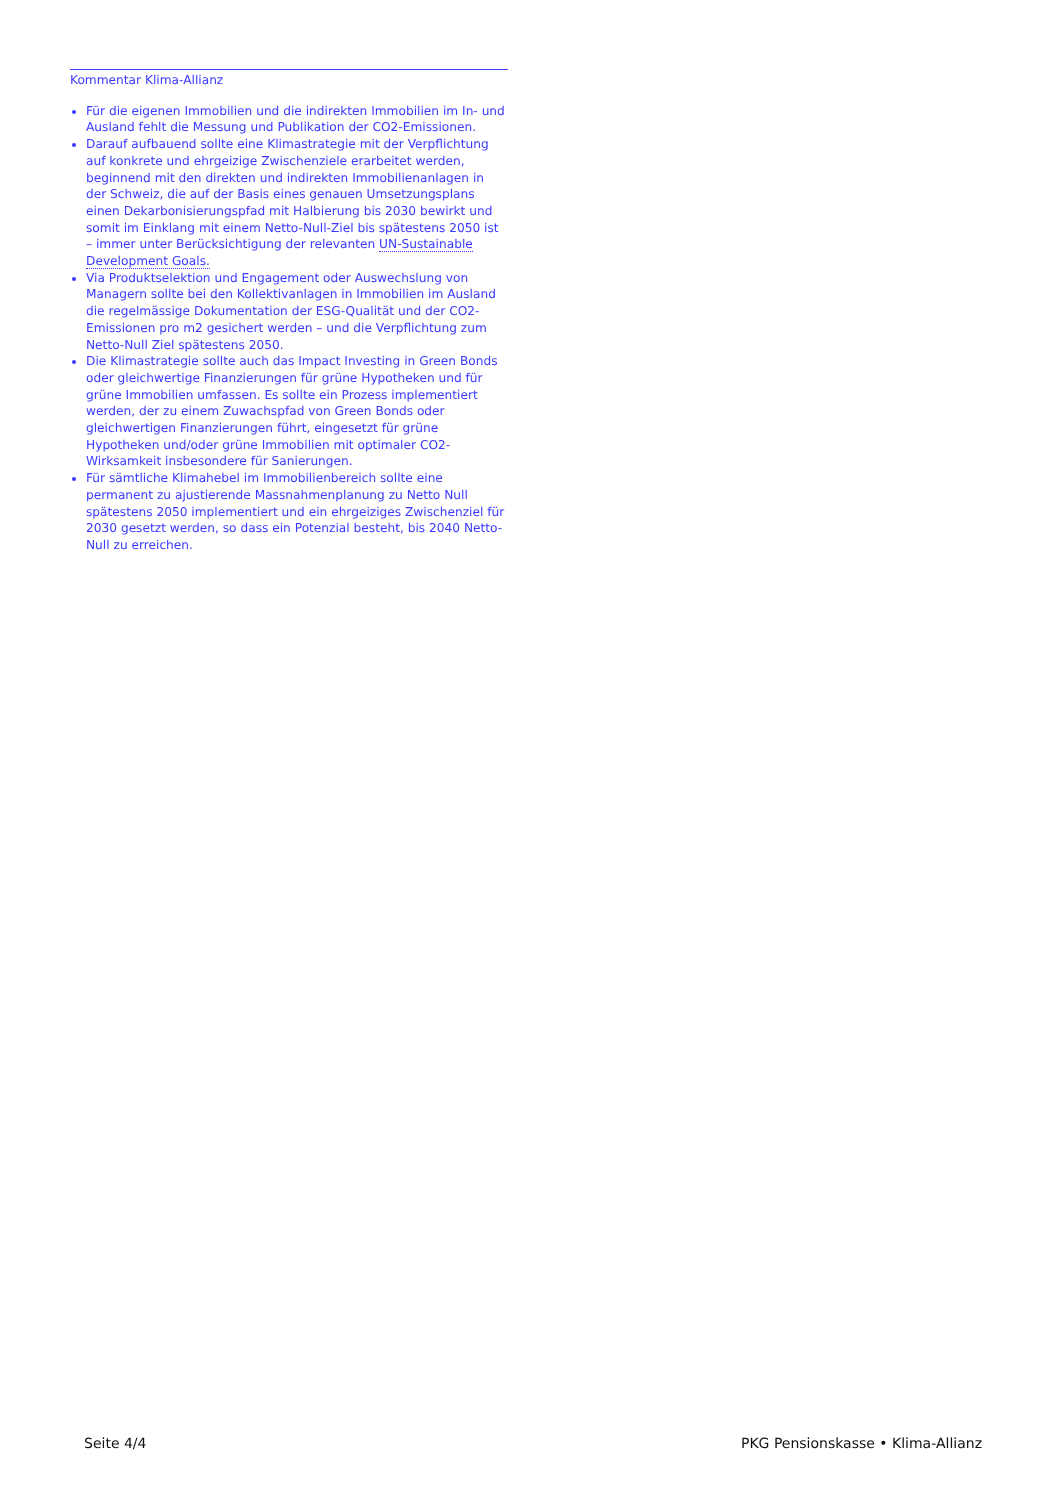Kommentar Klima-Allianz
Für die eigenen Immobilien und die indirekten Immobilien im In- und Ausland fehlt die Messung und Publikation der CO2-Emissionen.
Darauf aufbauend sollte eine Klimastrategie mit der Verpflichtung auf konkrete und ehrgeizige Zwischenziele erarbeitet werden, beginnend mit den direkten und indirekten Immobilienanlagen in der Schweiz, die auf der Basis eines genauen Umsetzungsplans einen Dekarbonisierungspfad mit Halbierung bis 2030 bewirkt und somit im Einklang mit einem Netto-Null-Ziel bis spätestens 2050 ist – immer unter Berücksichtigung der relevanten UN-Sustainable Development Goals.
Via Produktselektion und Engagement oder Auswechslung von Managern sollte bei den Kollektivanlagen in Immobilien im Ausland die regelmässige Dokumentation der ESG-Qualität und der CO2-Emissionen pro m2 gesichert werden – und die Verpflichtung zum Netto-Null Ziel spätestens 2050.
Die Klimastrategie sollte auch das Impact Investing in Green Bonds oder gleichwertige Finanzierungen für grüne Hypotheken und für grüne Immobilien umfassen. Es sollte ein Prozess implementiert werden, der zu einem Zuwachspfad von Green Bonds oder gleichwertigen Finanzierungen führt, eingesetzt für grüne Hypotheken und/oder grüne Immobilien mit optimaler CO2-Wirksamkeit insbesondere für Sanierungen.
Für sämtliche Klimahebel im Immobilienbereich sollte eine permanent zu ajustierende Massnahmenplanung zu Netto Null spätestens 2050 implementiert und ein ehrgeiziges Zwischenziel für 2030 gesetzt werden, so dass ein Potenzial besteht, bis 2040 Netto-Null zu erreichen.
Seite 4/4 PKG Pensionskasse • Klima-Allianz